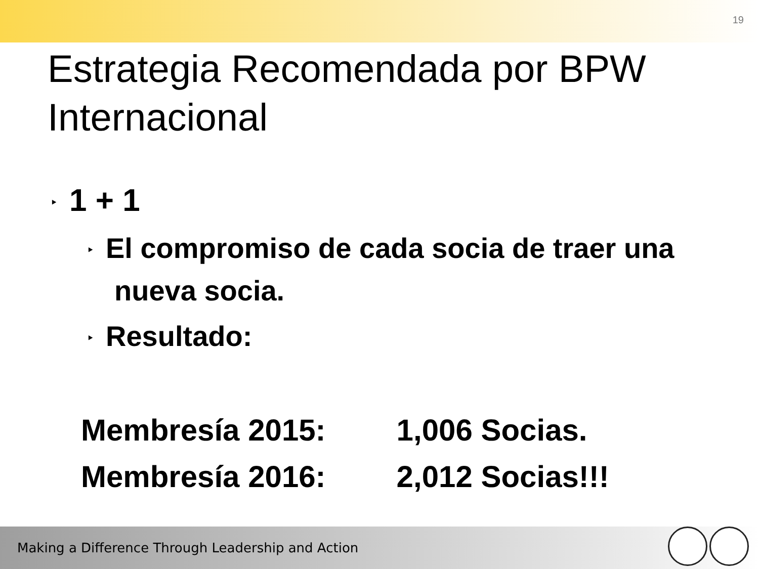19
Estrategia Recomendada por BPW Internacional
‣ 1 + 1
‣ El compromiso de cada socia de traer una nueva socia.
‣ Resultado:
| Membresía 2015: | 1,006 Socias. |
| Membresía 2016: | 2,012 Socias!!! |
Making a Difference Through Leadership and Action